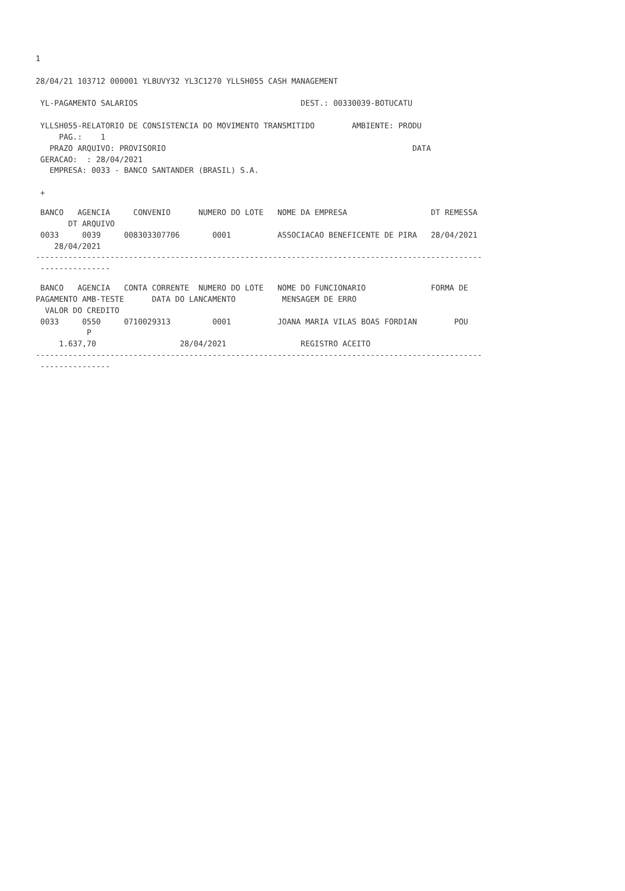1

28/04/21 103712 000001 YLBUVY32 YL3C1270 YLLSH055 CASH MANAGEMENT

 YL-PAGAMENTO SALARIOS                                   DEST.: 00330039-BOTUCATU

 YLLSH055-RELATORIO DE CONSISTENCIA DO MOVIMENTO TRANSMITIDO        AMBIENTE: PRODU
     PAG.:    1
   PRAZO ARQUIVO: PROVISORIO                                                     DATA
 GERACAO:  : 28/04/2021
   EMPRESA: 0033 - BANCO SANTANDER (BRASIL) S.A.

 +
 BANCO   AGENCIA     CONVENIO      NUMERO DO LOTE   NOME DA EMPRESA                  DT REMESSA
       DT ARQUIVO
 0033     0039     008303307706       0001          ASSOCIACAO BENEFICENTE DE PIRA   28/04/2021
    28/04/2021
------------------------------------------------------------------------------------------------
 ---------------
 BANCO   AGENCIA   CONTA CORRENTE  NUMERO DO LOTE   NOME DO FUNCIONARIO              FORMA DE
PAGAMENTO AMB-TESTE      DATA DO LANCAMENTO          MENSAGEM DE ERRO
  VALOR DO CREDITO
 0033     0550     0710029313         0001          JOANA MARIA VILAS BOAS FORDIAN        POU
           P
     1.637,70                  28/04/2021                REGISTRO ACEITO
------------------------------------------------------------------------------------------------
 ---------------